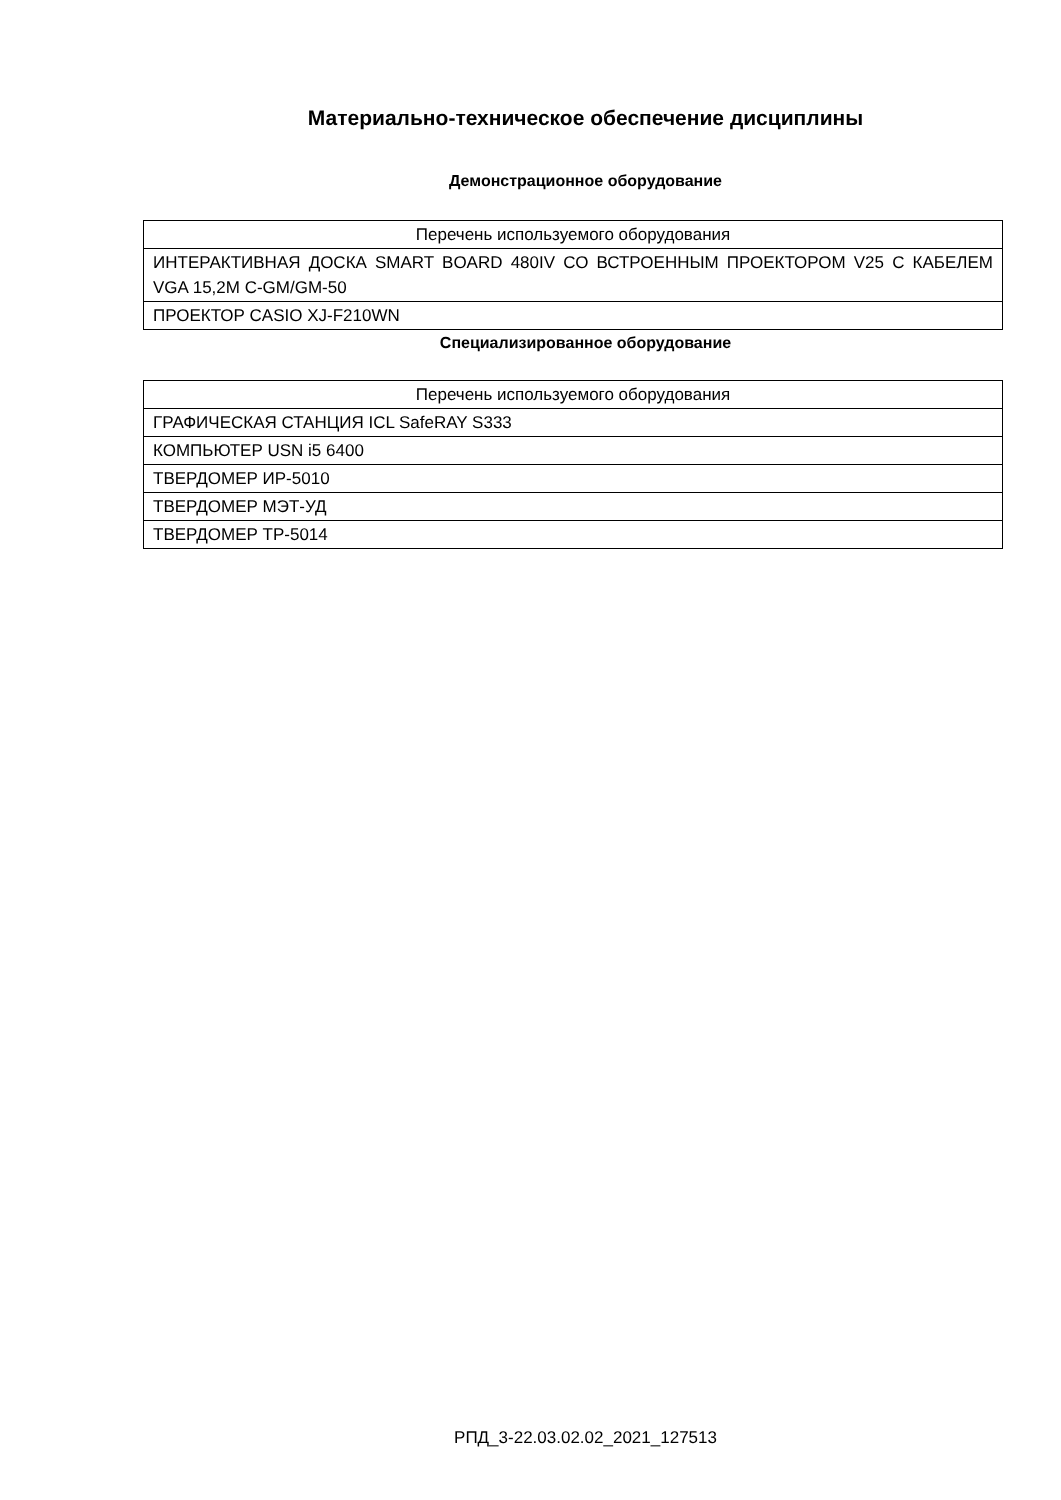Материально-техническое обеспечение дисциплины
Демонстрационное оборудование
| Перечень используемого оборудования |
| --- |
| ИНТЕРАКТИВНАЯ ДОСКА SMART BOARD 480IV СО ВСТРОЕННЫМ ПРОЕКТОРОМ V25 С КАБЕЛЕМ VGA 15,2M C-GM/GM-50 |
| ПРОЕКТОР CASIO XJ-F210WN |
Специализированное оборудование
| Перечень используемого оборудования |
| --- |
| ГРАФИЧЕСКАЯ СТАНЦИЯ ICL SafeRAY S333 |
| КОМПЬЮТЕР USN i5 6400 |
| ТВЕРДОМЕР ИР-5010 |
| ТВЕРДОМЕР МЭТ-УД |
| ТВЕРДОМЕР ТР-5014 |
РПД_3-22.03.02.02_2021_127513